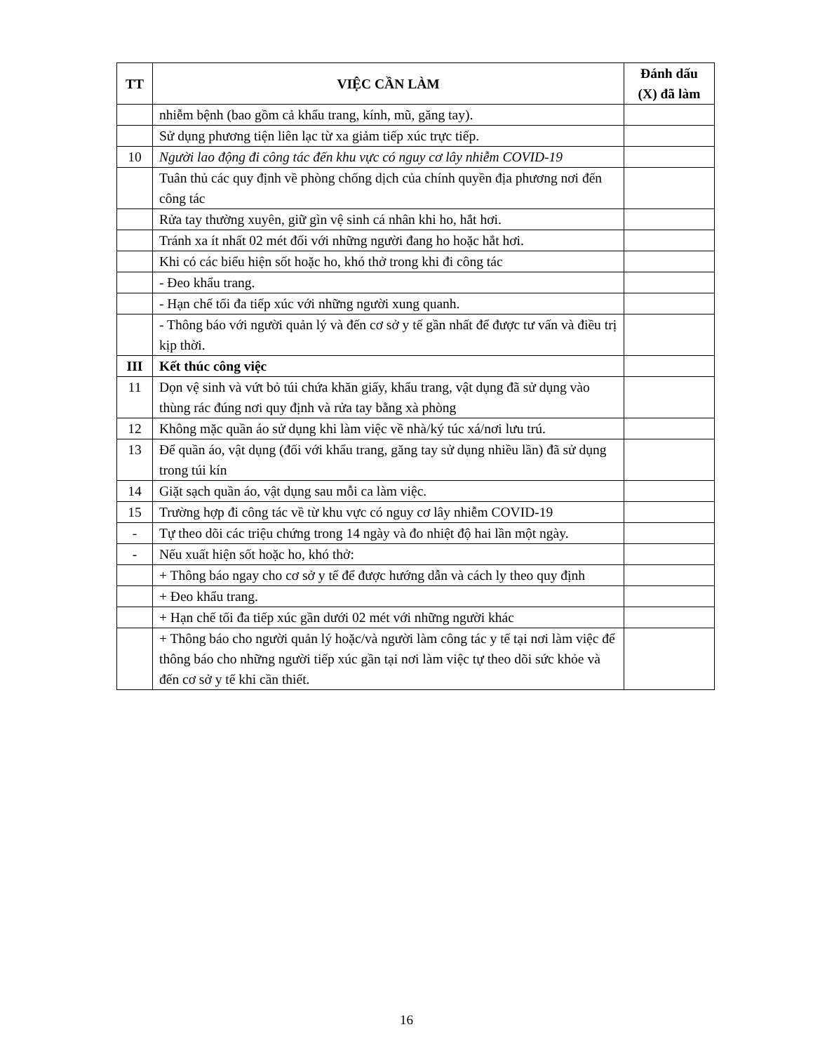| TT | VIỆC CẦN LÀM | Đánh dấu (X) đã làm |
| --- | --- | --- |
| | nhiễm bệnh (bao gồm cả khẩu trang, kính, mũ, găng tay). | |
| | Sử dụng phương tiện liên lạc từ xa giảm tiếp xúc trực tiếp. | |
| 10 | Người lao động đi công tác đến khu vực có nguy cơ lây nhiễm COVID-19 | |
| | Tuân thủ các quy định về phòng chống dịch của chính quyền địa phương nơi đến công tác | |
| | Rửa tay thường xuyên, giữ gìn vệ sinh cá nhân khi ho, hắt hơi. | |
| | Tránh xa ít nhất 02 mét đối với những người đang ho hoặc hắt hơi. | |
| | Khi có các biểu hiện sốt hoặc ho, khó thở trong khi đi công tác | |
| | - Đeo khẩu trang. | |
| | - Hạn chế tối đa tiếp xúc với những người xung quanh. | |
| | - Thông báo với người quản lý và đến cơ sở y tế gần nhất để được tư vấn và điều trị kịp thời. | |
| III | Kết thúc công việc | |
| 11 | Dọn vệ sinh và vứt bỏ túi chứa khăn giấy, khẩu trang, vật dụng đã sử dụng vào thùng rác đúng nơi quy định và rửa tay bằng xà phòng | |
| 12 | Không mặc quần áo sử dụng khi làm việc về nhà/ký túc xá/nơi lưu trú. | |
| 13 | Để quần áo, vật dụng (đối với khẩu trang, găng tay sử dụng nhiều lần) đã sử dụng trong túi kín | |
| 14 | Giặt sạch quần áo, vật dụng sau mỗi ca làm việc. | |
| 15 | Trường hợp đi công tác về từ khu vực có nguy cơ lây nhiễm COVID-19 | |
| - | Tự theo dõi các triệu chứng trong 14 ngày và đo nhiệt độ hai lần một ngày. | |
| - | Nếu xuất hiện sốt hoặc ho, khó thở: | |
| | + Thông báo ngay cho cơ sở y tế để được hướng dẫn và cách ly theo quy định | |
| | + Đeo khẩu trang. | |
| | + Hạn chế tối đa tiếp xúc gần dưới 02 mét với những người khác | |
| | + Thông báo cho người quản lý hoặc/và người làm công tác y tế tại nơi làm việc để thông báo cho những người tiếp xúc gần tại nơi làm việc tự theo dõi sức khỏe và đến cơ sở y tế khi cần thiết. | |
16